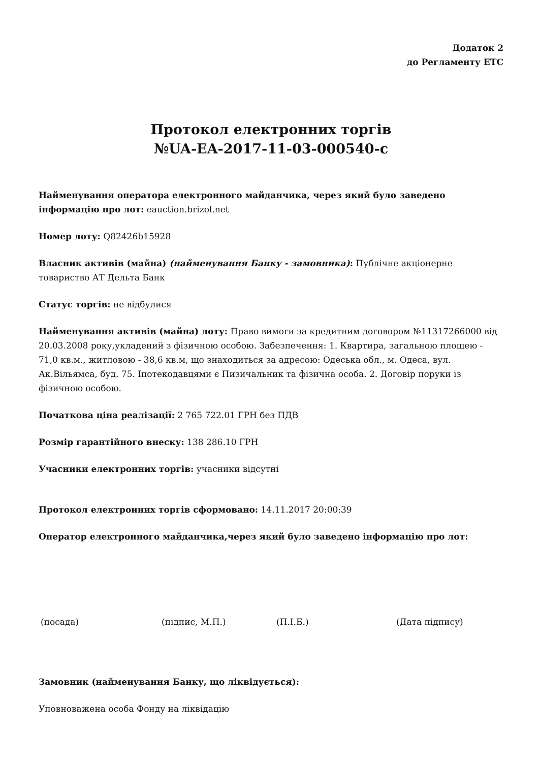Додаток 2
до Регламенту ЕТС
Протокол електронних торгів
№UA-EA-2017-11-03-000540-c
Найменування оператора електронного майданчика, через який було заведено інформацію про лот: eauction.brizol.net
Номер лоту: Q82426b15928
Власник активів (майна) (найменування Банку - замовника): Публічне акціонерне товариство АТ Дельта Банк
Статус торгів: не відбулися
Найменування активів (майна) лоту: Право вимоги за кредитним договором №11317266000 від 20.03.2008 року,укладений з фізичною особою. Забезпечення: 1. Квартира, загальною площею - 71,0 кв.м., житловою - 38,6 кв.м, що знаходиться за адресою: Одеська обл., м. Одеса, вул. Ак.Вільямса, буд. 75. Іпотекодавцями є Пизичальник та фізична особа. 2. Договір поруки із фізичною особою.
Початкова ціна реалізації: 2 765 722.01 ГРН без ПДВ
Розмір гарантійного внеску: 138 286.10 ГРН
Учасники електронних торгів: учасники відсутні
Протокол електронних торгів сформовано: 14.11.2017 20:00:39
Оператор електронного майданчика,через який було заведено інформацію про лот:
(посада) (підпис, М.П.) (П.І.Б.) (Дата підпису)
Замовник (найменування Банку, що ліквідується):
Уповноважена особа Фонду на ліквідацію